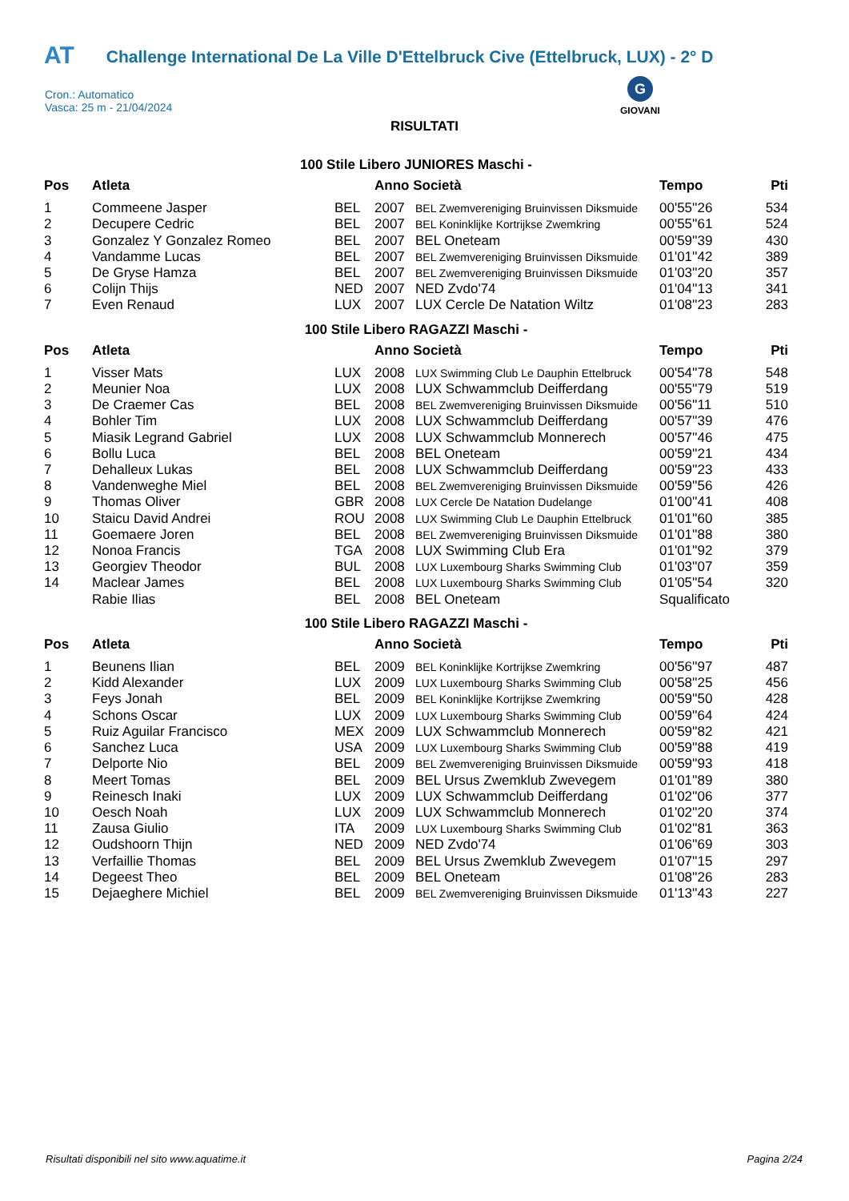AT Challenge International De La Ville D'Ettelbruck Cive (Ettelbruck, LUX) - 2° D
Cron.: Automatico
Vasca: 25 m - 21/04/2024
G
GIOVANI
RISULTATI
100 Stile Libero JUNIORES Maschi -
| Pos | Atleta | | Anno Società | | Tempo | Pti |
| --- | --- | --- | --- | --- | --- | --- |
| 1 | Commeene Jasper | BEL | 2007 | BEL Zwemvereniging Bruinvissen Diksmuide | 00'55''26 | 534 |
| 2 | Decupere Cedric | BEL | 2007 | BEL Koninklijke Kortrijkse Zwemkring | 00'55''61 | 524 |
| 3 | Gonzalez Y Gonzalez Romeo | BEL | 2007 | BEL Oneteam | 00'59''39 | 430 |
| 4 | Vandamme Lucas | BEL | 2007 | BEL Zwemvereniging Bruinvissen Diksmuide | 01'01''42 | 389 |
| 5 | De Gryse Hamza | BEL | 2007 | BEL Zwemvereniging Bruinvissen Diksmuide | 01'03''20 | 357 |
| 6 | Colijn Thijs | NED | 2007 | NED Zvdo'74 | 01'04''13 | 341 |
| 7 | Even Renaud | LUX | 2007 | LUX Cercle De Natation Wiltz | 01'08''23 | 283 |
100 Stile Libero RAGAZZI Maschi -
| Pos | Atleta | | Anno Società | | Tempo | Pti |
| --- | --- | --- | --- | --- | --- | --- |
| 1 | Visser Mats | LUX | 2008 | LUX Swimming Club Le Dauphin Ettelbruck | 00'54''78 | 548 |
| 2 | Meunier Noa | LUX | 2008 | LUX Schwammclub Deifferdang | 00'55''79 | 519 |
| 3 | De Craemer Cas | BEL | 2008 | BEL Zwemvereniging Bruinvissen Diksmuide | 00'56''11 | 510 |
| 4 | Bohler Tim | LUX | 2008 | LUX Schwammclub Deifferdang | 00'57''39 | 476 |
| 5 | Miasik Legrand Gabriel | LUX | 2008 | LUX Schwammclub Monnerech | 00'57''46 | 475 |
| 6 | Bollu Luca | BEL | 2008 | BEL Oneteam | 00'59''21 | 434 |
| 7 | Dehalleux Lukas | BEL | 2008 | LUX Schwammclub Deifferdang | 00'59''23 | 433 |
| 8 | Vandenweghe Miel | BEL | 2008 | BEL Zwemvereniging Bruinvissen Diksmuide | 00'59''56 | 426 |
| 9 | Thomas Oliver | GBR | 2008 | LUX Cercle De Natation Dudelange | 01'00''41 | 408 |
| 10 | Staicu David Andrei | ROU | 2008 | LUX Swimming Club Le Dauphin Ettelbruck | 01'01''60 | 385 |
| 11 | Goemaere Joren | BEL | 2008 | BEL Zwemvereniging Bruinvissen Diksmuide | 01'01''88 | 380 |
| 12 | Nonoa Francis | TGA | 2008 | LUX Swimming Club Era | 01'01''92 | 379 |
| 13 | Georgiev Theodor | BUL | 2008 | LUX Luxembourg Sharks Swimming Club | 01'03''07 | 359 |
| 14 | Maclear James | BEL | 2008 | LUX Luxembourg Sharks Swimming Club | 01'05''54 | 320 |
| | Rabie Ilias | BEL | 2008 | BEL Oneteam | Squalificato | |
100 Stile Libero RAGAZZI Maschi -
| Pos | Atleta | | Anno Società | | Tempo | Pti |
| --- | --- | --- | --- | --- | --- | --- |
| 1 | Beunens Ilian | BEL | 2009 | BEL Koninklijke Kortrijkse Zwemkring | 00'56''97 | 487 |
| 2 | Kidd Alexander | LUX | 2009 | LUX Luxembourg Sharks Swimming Club | 00'58''25 | 456 |
| 3 | Feys Jonah | BEL | 2009 | BEL Koninklijke Kortrijkse Zwemkring | 00'59''50 | 428 |
| 4 | Schons Oscar | LUX | 2009 | LUX Luxembourg Sharks Swimming Club | 00'59''64 | 424 |
| 5 | Ruiz Aguilar Francisco | MEX | 2009 | LUX Schwammclub Monnerech | 00'59''82 | 421 |
| 6 | Sanchez Luca | USA | 2009 | LUX Luxembourg Sharks Swimming Club | 00'59''88 | 419 |
| 7 | Delporte Nio | BEL | 2009 | BEL Zwemvereniging Bruinvissen Diksmuide | 00'59''93 | 418 |
| 8 | Meert Tomas | BEL | 2009 | BEL Ursus Zwemklub Zwevegem | 01'01''89 | 380 |
| 9 | Reinesch Inaki | LUX | 2009 | LUX Schwammclub Deifferdang | 01'02''06 | 377 |
| 10 | Oesch Noah | LUX | 2009 | LUX Schwammclub Monnerech | 01'02''20 | 374 |
| 11 | Zausa Giulio | ITA | 2009 | LUX Luxembourg Sharks Swimming Club | 01'02''81 | 363 |
| 12 | Oudshoorn Thijn | NED | 2009 | NED Zvdo'74 | 01'06''69 | 303 |
| 13 | Verfaillie Thomas | BEL | 2009 | BEL Ursus Zwemklub Zwevegem | 01'07''15 | 297 |
| 14 | Degeest Theo | BEL | 2009 | BEL Oneteam | 01'08''26 | 283 |
| 15 | Dejaeghere Michiel | BEL | 2009 | BEL Zwemvereniging Bruinvissen Diksmuide | 01'13''43 | 227 |
Risultati disponibili nel sito www.aquatime.it
Pagina 2/24